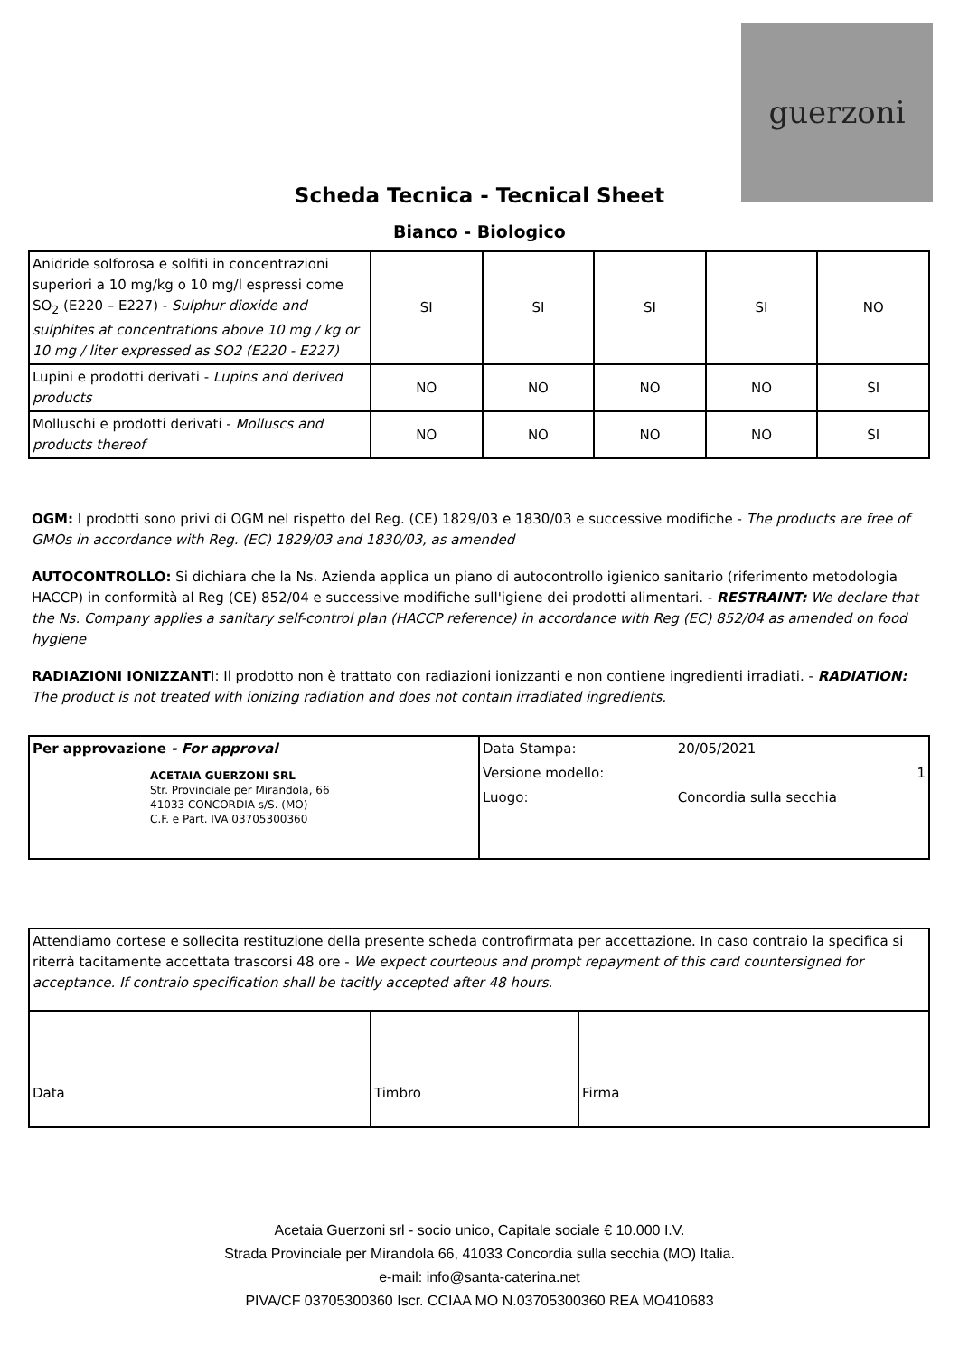guerzoni
Scheda Tecnica - Tecnical Sheet
Bianco - Biologico
| Anidride solforosa e solfiti in concentrazioni superiori a 10 mg/kg o 10 mg/l espressi come SO<sub>2</sub> (E220 – E227) - Sulphur dioxide and sulphites at concentrations above 10 mg / kg or 10 mg / liter expressed as SO2 (E220 - E227) | SI | SI | SI | SI | NO |
| Lupini e prodotti derivati - Lupins and derived products | NO | NO | NO | NO | SI |
| Molluschi e prodotti derivati - Molluscs and products thereof | NO | NO | NO | NO | SI |
OGM: I prodotti sono privi di OGM nel rispetto del Reg. (CE) 1829/03 e 1830/03 e successive modifiche - The products are free of GMOs in accordance with Reg. (EC) 1829/03 and 1830/03, as amended
AUTOCONTROLLO: Si dichiara che la Ns. Azienda applica un piano di autocontrollo igienico sanitario (riferimento metodologia HACCP) in conformità al Reg (CE) 852/04 e successive modifiche sull'igiene dei prodotti alimentari. - RESTRAINT: We declare that the Ns. Company applies a sanitary self-control plan (HACCP reference) in accordance with Reg (EC) 852/04 as amended on food hygiene
RADIAZIONI IONIZZANTI: Il prodotto non è trattato con radiazioni ionizzanti e non contiene ingredienti irradiati. - RADIATION: The product is not treated with ionizing radiation and does not contain irradiated ingredients.
| Per approvazione - For approval ACETAIA GUERZONI SRL Str. Provinciale per Mirandola, 66 41033 CONCORDIA s/S. (MO) C.F. e Part. IVA 03705300360 | / Data Stampa: / 20/05/2021 / / Versione modello: / 1 / / Luogo: / Concordia sulla secchia / |
| Attendiamo cortese e sollecita restituzione della presente scheda controfirmata per accettazione. In caso contraio la specifica si riterrà tacitamente accettata trascorsi 48 ore - We expect courteous and prompt repayment of this card countersigned for acceptance. If contraio specification shall be tacitly accepted after 48 hours. | | |
| Data | Timbro | Firma |
Acetaia Guerzoni srl - socio unico, Capitale sociale € 10.000 I.V.
Strada Provinciale per Mirandola 66, 41033 Concordia sulla secchia (MO) Italia.
e-mail: info@santa-caterina.net
PIVA/CF 03705300360 Iscr. CCIAA MO N.03705300360 REA MO410683